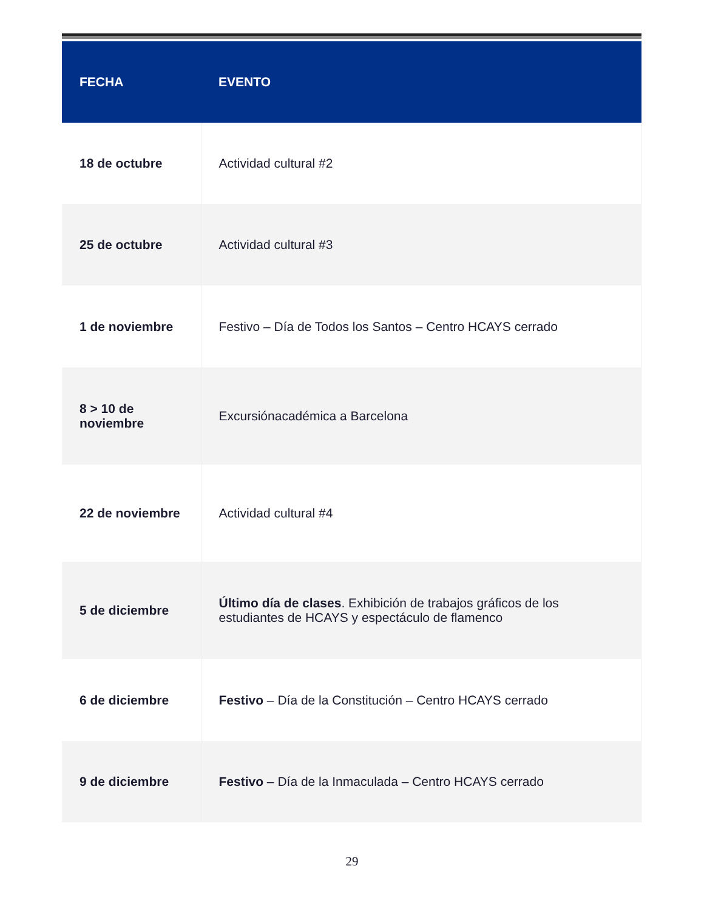| FECHA | EVENTO |
| --- | --- |
| 18 de octubre | Actividad cultural #2 |
| 25 de octubre | Actividad cultural #3 |
| 1 de noviembre | Festivo – Día de Todos los Santos – Centro HCAYS cerrado |
| 8 > 10 de noviembre | Excursiónacadémica a Barcelona |
| 22 de noviembre | Actividad cultural #4 |
| 5 de diciembre | Último día de clases . Exhibición de trabajos gráficos de los estudiantes de HCAYS y espectáculo de flamenco |
| 6 de diciembre | Festivo – Día de la Constitución – Centro HCAYS cerrado |
| 9 de diciembre | Festivo – Día de la Inmaculada – Centro HCAYS cerrado |
29